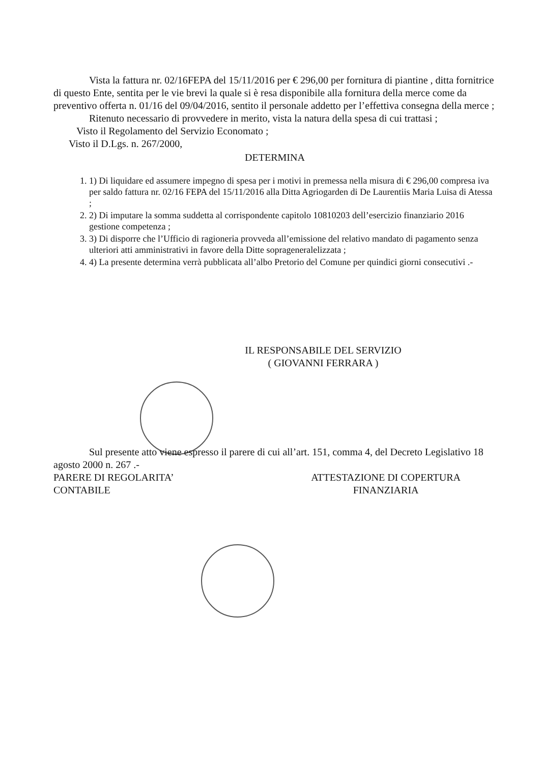Vista la fattura nr. 02/16FEPA del 15/11/2016 per € 296,00 per fornitura di piantine , ditta fornitrice di questo Ente, sentita per le vie brevi la quale si è resa disponibile alla fornitura della merce come da preventivo offerta n. 01/16 del 09/04/2016, sentito il personale addetto per l’effettiva consegna della merce ;
Ritenuto necessario di provvedere in merito, vista la natura della spesa di cui trattasi ;
Visto il Regolamento del Servizio Economato ;
Visto il D.Lgs. n. 267/2000,
DETERMINA
1. 1) Di liquidare ed assumere impegno di spesa per i motivi in premessa nella misura di € 296,00 compresa iva per saldo fattura nr. 02/16 FEPA del 15/11/2016 alla Ditta Agriogarden di De Laurentiis Maria Luisa di Atessa ;
2. 2) Di imputare la somma suddetta al corrispondente capitolo 10810203 dell’esercizio finanziario 2016 gestione competenza ;
3. 3) Di disporre che l’Ufficio di ragioneria provveda all’emissione del relativo mandato di pagamento senza ulteriori atti amministrativi in favore della Ditte sopragenerale­lizzata ;
4. 4) La presente determina verrà pubblicata all’albo Pretorio del Comune per quindici giorni consecutivi .-
IL RESPONSABILE DEL SERVIZIO
( GIOVANNI FERRARA )
Sul presente atto viene espresso il parere di cui all’art. 151, comma 4, del Decreto Legislativo 18 agosto 2000 n. 267 .-
PARERE DI REGOLARITA’
CONTABILE
ATTESTAZIONE DI COPERTURA
FINANZIARIA